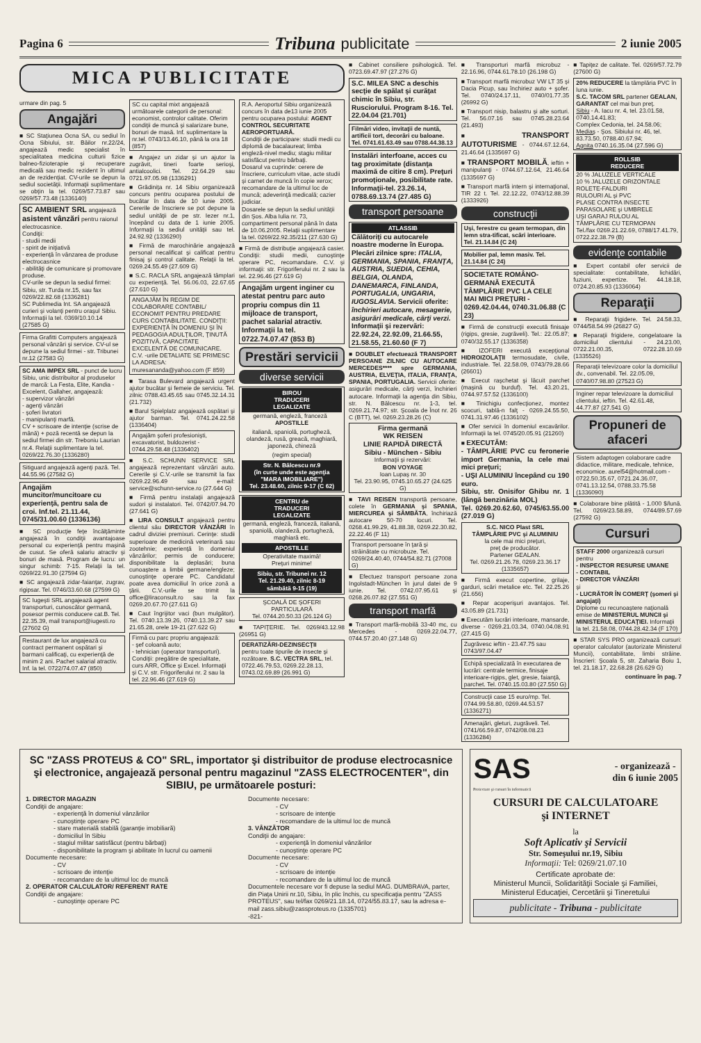Pagina 6 Tribuna publicitate 2 iunie 2005
MICA PUBLICITATE
urmare din pag. 5
Angajări
■ SC Staţiunea Ocna SA, cu sediul în Ocna Sibiului, str. Băilor nr.22/24, angajează medic specialist în specialitatea medicina culturii fizice balneo-fizioterapie şi recuperare medicală sau medic rezident în ultimul an de rezidenţiat. CV-urile se depun la sediul societăţii. Informaţii suplimentare se obţin la tel. 0269/57.73.87 sau 0269/57.73.48 (1336140)
SC AMBIENT SRL angajează asistent vânzări pentru raionul electrocasnice.
Condiţii:
- studii medii
- spirit de iniţiativă
- experienţă în vânzarea de produse electrocasnice
- abilităţi de comunicare şi promovare produse.
CV-urile se depun la sediul firmei: Sibiu, str. Turda nr.15, sau fax 0269/22.82.68 (1336281)
SC Publimedia Int. SA angajează curieri şi volanţi pentru oraşul Sibiu. Informaţii la tel. 0369/10.10.14 (27585 G)
Firma Grafitti Computers angajează personal vânzări şi service. CV-ul se depune la sediul firmei - str. Tribunei nr.12 (27583 G)
SC AMA IMPEX SRL - punct de lucru Sibiu, unic distribuitor al produselor de marcă: La Festa, Elite, Kandia - Excelent, Gallaher, angajează:
- supervizor vânzări
- agenţi vânzări
- şoferi livratori
- manipulanţi marfă.
CV + scrisoare de intenţie (scrise de mână) + poză recentă se depun la sediul firmei din str. Treboniu Laurian nr.4. Relaţii suplimentare la tel. 0269/22.76.30 (1336280)
Sitiguard angajează agenţi pază. Tel. 44.55.96 (27582 G)
Angajăm muncitor/muncitoare cu experienţă, pentru sala de croi. Inf.tel. 21.11.44, 0745/31.00.60 (1336136)
■ SC producţie feţe încălţăminte angajează în condiţii avantajoase personal cu experienţă pentru maşină de cusut. Se oferă salariu atractiv şi bonuri de masă. Program de lucru: un singur schimb: 7-15. Relaţii la tel. 0269/22.91.30 (27594 G)
■ SC angajează zidar-faianţar, zugrav, rigipsar. Tel. 0746/33.60.68 (27599 G)
SC Iugeşti SRL angajează agent transporturi, cunoscător germană, posesor permis conducere cat.B. Tel. 22.35.39, mail transport@iugesti.ro (27602 G)
Restaurant de lux angajează cu contract permanent ospătari şi barmani calificaţi, cu experienţă de minim 2 ani. Pachet salarial atractiv. Inf. la tel. 0722/74.07.47 (850)
SC cu capital mixt angajează următoarele categorii de personal: economist, controlor calitate. Oferim condiţii de muncă şi salarizare bune, bonuri de masă. Inf. suplimentare la nr.tel. 0743/13.46.10, până la ora 18 (857)
■ Angajez un zidar şi un ajutor la zugrăvit, tineri foarte serioşi, antialcoolici. Tel. 22.64.29 sau 0721.97.05.98 (1336291)
■ Grădiniţa nr. 14 Sibiu organizează concurs pentru ocuparea postului de bucătar în data de 10 iunie 2005. Cererile de înscriere se pot depune la sediul unităţii de pe str. Iezer nr.1, începând cu data de 1 iunie 2005. Informaţii la sediul unităţii sau tel. 24.92.92 (1336290)
■ Firmă de marochinărie angajează personal necalificat şi calificat pentru finisaj şi control calitate. Relaţii la tel. 0269.24.55.49 (27.609 G)
■ S.C. RACLA SRL angajează tâmplari cu experienţă. Tel. 56.06.03, 22.67.65 (27.610 G)
ANGAJĂM ÎN REGIM DE COLABORARE CONTABIL/ ECONOMIT PENTRU PREDARE CURS CONTABILITATE. CONDIŢII: EXPERIENŢĂ ÎN DOMENIU ŞI ÎN PEDAGOGIA ADULŢILOR, ŢINUTĂ POZITIVĂ, CAPACITATE EXCELENTĂ DE COMUNICARE. C.V. -urile DETALIATE SE PRIMESC LA ADRESA: muresananda@yahoo.com (F 859)
■ Tarasa Bulevard angajează urgent ajutor bucătar şi femeie de serviciu. Tel. zilnic 0788.43.45.65 sau 0745.32.14.31 (21.732)
■ Barul Spielplatz angajează ospătari şi ajutor barman. Tel. 0741.24.22.58 (1336404)
Angajăm şoferi profesionişti, excavatorist, buldozerist - 0744.29.58.48 (1336402)
■ S.C. SCHUNN SERVICE SRL angajează reprezentant vânzări auto. Cererile şi C.V.-urile se transmit la fax 0269.22.96.49 sau e-mail: service@schunn-service.ro (27.644 G)
■ Firmă pentru instalaţii angajează sudori şi instalatori. Tel. 0742/07.94.70 (27.641 G)
■ LIRA CONSULT angajează pentru clientul său DIRECTOR VÂNZĂRI în cadrul diviziei premixuri. Cerinţe: studii superioare de medicină veterinară sau zootehnie; experienţă în domeniul vânzărilor; permis de conducere; disponibilitate la deplasări; buna cunoaştere a limbii germane/engleze; cunoştinţe operare PC. Candidatul poate avea domiciliul în orice zonă a ţării. C.V.-urile se trimit la office@liraconsult.ro sau la fax 0269.20.67.70 (27.611 G)
■ Caut îngrijitor vaci (bun mulgător). Tel. 0740.13.39.26, 0740.13.39.27 sau 21.65.28, orele 19-21 (27.622 G)
Firmă cu parc propriu angajează:
- şef coloană auto;
- tehnician (operator transporturi).
Condiţii: pregătire de specialitate, curs ARR, Office şi Excel. Informaţii şi C.V. str. Frigoriferului nr. 2 sau la tel. 22.96.46 (27.619 G)
R.A. Aeroportul Sibiu organizează concurs în data de13 iunie 2005 pentru ocuparea postului: AGENT CONTROL SECURITATE AEROPORTUARĂ.
Condiţii de participare: studii medii cu diplomă de bacalaureat; limba engleză-nivel mediu; stagiu militar satisfăcut pentru bărbaţi.
Dosarul va cuprinde: cerere de înscriere, curriculum vitae, acte studii şi carnet de muncă în copie xerox; recomandare de la ultimul loc de muncă; adeverinţă medicală; cazier judiciar.
Dosarele se depun la sediul unităţii din Şos. Alba Iulia nr. 73, compartiment personal până în data de 10.06.2005. Relaţii suplimentare la tel. 0269/22.92.35/211 (27.630 G)
■ Firmă de distribuţie angajează casier. Condiţii: studii medii, cunoştinţe operare PC, recomandare. C.V. şi informaţii: str. Frigoriferului nr. 2 sau la tel. 22.96.46 (27.619 G)
Angajăm urgent inginer cu atestat pentru parc auto propriu compus din 11 mijloace de transport, pachet salarial atractiv. Informaţii la tel. 0722.74.07.47 (853 B)
Prestări servicii
diverse servicii
BIROU
TRADUCERI
LEGALIZATE
germană, engleză, franceză APOSTILLE
italiană, spaniolă, portugheză, olandeză, rusă, greacă, maghiară, japoneză, chineză
(regim special)
Str. N. Bălcescu nr.9
(în curte unde este agenţia "MARA IMOBILIARE")
Tel. 23.48.60, zilnic 9-17 (C 62)
CENTRU de
TRADUCERI
LEGALIZATE
germană, engleză, franceză, italiană, spaniolă, olandeză, portugheză, maghiară etc.
APOSTILLE
Operativitate maximă!
Preţuri minime!
Sibiu, str. Tribunei nr. 12
Tel. 21.29.40, zilnic 8-19
sâmbătă 9-15 (19)
ŞCOALĂ DE ŞOFERI
PARTICULARĂ
Tel. 0744.20.50.33 (26.124 G)
■ TAPIŢERIE. Tel. 0269/43.12.98 (26951 G)
DERATIZĂRI-DEZINSECŢII
pentru toate tipurile de insecte şi rozătoare. S.C. VECTRA SRL, tel. 0722.46.79.53, 0269.22.28.13, 0743.02.69.89 (26.991 G)
■ Cabinet consiliere psihologică. Tel. 0723.69.47.97 (27.276 G)
S.C. MILEA SNC a deschis secţie de spălat şi curăţat chimic în Sibiu, str. Rusciorului. Program 8-16. Tel. 22.04.04 (21.701)
Filmări video, invitaţii de nuntă, artificii tort, decorări cu baloane. Tel. 0741.61.63.49 sau 0788.44.38.13
Instalări interfoane, acces cu tag proximitate (distanţa maximă de citire 8 cm). Preţuri promoţionale, posibilitate rate. Informaţii-tel. 23.26.14, 0788.69.13.74 (27.485 G)
transport persoane
ATLASSIB
Călătoriţi cu autocarele noastre moderne în Europa. Plecări zilnice spre: ITALIA, GERMANIA, SPANIA, FRANŢA, AUSTRIA, SUEDIA, CEHIA, BELGIA, OLANDA, DANEMARCA, FINLANDA, PORTUGALIA, UNGARIA, IUGOSLAVIA. Servicii oferite: închirieri autocare, mesagerie, asigurări medicale, cărţi verzi. Informaţii şi rezervări: 22.92.24, 22.92.09, 21.66.55, 21.58.55, 21.60.60 (F 7)
■ DOUBLET efectuează TRANSPORT PERSOANE ZILNIC CU AUTOCARE MERCEDES**** spre GERMANIA, AUSTRIA, ELVEŢIA, ITALIA, FRANŢA, SPANIA, PORTUGALIA. Servicii oferite: asigurări medicale, cărţi verzi, închirieri autocare. Informaţii la agenţia din Sibiu, str. N. Bălcescu nr. 1-3, tel. 0269.21.74.97; str. Şcoala de Înot nr. 26 C (BTT), tel. 0269.23.28.26 (C)
Firma germană
WK REISEN
LINIE RAPIDĂ DIRECTĂ
Sibiu - München - Sibiu
Informaţii şi rezervări:
BON VOYAGE
Ioan Lupaş nr. 30
Tel. 23.90.95, 0745.10.65.27 (24.625 G)
■ TAVI REISEN transportă persoane, colete în GERMANIA şi SPANIA, MIERCUREA şi SÂMBĂTA, închiriază autocare 50-70 locuri. Tel. 0268.41.99.29, 41.88.38, 0269.22.30.82, 22.22.46 (F 11)
Transport persoane în ţară şi străinătate cu microbuze. Tel. 0269/24.40.40, 0744/54.82.71 (27008 G)
■ Efectuez transport persoane zona Ingolstadt-München în jurul datei de 9 iunie. Tel. 0742.07.95.61 şi 0268.26.07.82 (27.551 G)
transport marfă
■ Transport marfă-mobilă 33-40 mc, cu Mercedes - 0269.22.04.77, 0744.57.20.40 (27.148 G)
■ Transporturi marfă microbuz - 22.16.96, 0744.61.78.10 (26.198 G)
■ Transport marfă microbuz VW LT 35 şi Dacia Picup, sau închiriez auto + şofer. Tel. 0740/24.17.11, 0740/01.77.35 (26992 G)
■ Transport nisip, balastru şi alte sorturi. Tel. 56.07.16 sau 0745.28.23.64 (21.493)
■ TRANSPORT AUTOTURISME - 0744.67.12.64, 21.46.64 (1335697 G)
■ TRANSPORT MOBILĂ, ieftin + manipulanţi - 0744.67.12.64, 21.46.64 (1335697 G)
■ Transport marfă intern şi internaţional, TIR 22 t. Tel. 22.12.22, 0743/12.88.39 (1333926)
construcţii
Uşi, ferestre cu geam termopan, din lemn stra-tificat, scări interioare. Tel. 21.14.84 (C 24)
Mobilier pal, lemn masiv. Tel. 21.14.84 (C 24)
SOCIETATE ROMÂNO-GERMANĂ EXECUTĂ TÂMPLĂRIE PVC LA CELE MAI MICI PREŢURI - 0269.42.04.44, 0740.31.06.88 (C 23)
■ Firmă de construcţii execută finisaje (rigips, gresie, zugrăveli). Tel.: 22.05.87; 0740/32.55.17 (1336358)
■ IZOFERI execută excepţional HIDROIZOLAŢII termosudate, civile, industriale. Tel. 22.58.09, 0743/79.28.66 (26601)
■ Execut raşchetat şi lăcuit parchet (maşină cu burduf). Tel. 43.20.21, 0744.97.57.52 (1336100)
■ Tinichigiu confecţionez, montez scocuri, tablă-n falţ - 0269.24.55.50, 0741.31.97.46 (1336102)
■ Ofer servicii în domeniul excavărilor. Informaţii la tel. 0745/20.05.91 (21260)
■ EXECUTĂM:
- TÂMPLĂRIE PVC cu feronerie import Germania, la cele mai mici preţuri;
- UŞI ALUMINIU începând cu 190 euro.
Sibiu, str. Onisifor Ghibu nr. 1 (lângă benzinăria MOL)
Tel. 0269.20.62.60, 0745/63.55.00 (27.019 G)
S.C. NICO Plast SRL
TÂMPLĂRIE PVC şi ALUMINIU
la cele mai mici preţuri,
preţ de producător.
Partener GEALAN.
Tel. 0269.21.26.78, 0269.23.36.17 (1335657)
■ Firmă execut copertine, grilaje, garduri, scări metalice etc. Tel. 22.25.26 (21.656)
■ Repar acoperişuri avantajos. Tel. 43.05.89 (21.731)
■ Executăm lucrări interioare, mansarde, diverse - 0269.21.03.34, 0740.04.08.91 (27.415 G)
Zugrăvesc ieftin - 23.47.75 sau 0743/97.04.47
Echipă specializată în executarea de lucrări: centrale termice, finisaje interioare-rigips, glet, gresie, faianţă, parchet. Tel. 0740.15.03.80 (27.550 G)
Construcţii case 15 euro/mp. Tel. 0744.99.58.80, 0269.44.53.57 (1336271)
Amenajări, gleturi, zugrăveli. Tel. 0741/66.59.87, 0742/08.08.23 (1336284)
■ Tapiţez de calitate. Tel. 0269/57.72.79 (27600 G)
20% REDUCERE la tâmplăria PVC în luna iunie.
S.C. TACOM SRL partener GEALAN, GARANTAT cel mai bun preţ.
Sibiu - A. Iacu nr. 4, tel. 23.01.58, 0740.14.41.83;
Complex Cedonia, tel. 24.58.06;
Mediaş - Şos. Sibiului nr. 46, tel. 83.73.50, 0788.40.67.94;
Agnita 0740.16.35.04 (27.596 G)
ROLLSIB
REDUCERE
20 % JALUZELE VERTICALE
10 % JALUZELE ORIZONTALE
ROLETE-FALDURI
RULOURI AL şi PVC
PLASE CONTRA INSECTE
PARASOLARE şi UMBRELE
UŞI GARAJ RULOU AL
TÂMPLĂRIE CU TERMOPAN
Tel./fax 0269.21.22.69, 0788/17.41.79, 0722.22.38.79 (B)
evidenţe contabile
■ Expert contabil ofer servicii de specialitate: contabilitate, lichidări, fuziuni, expertize. Tel. 44.18.18, 0724.20.85.93 (1336064)
Reparaţii
■ Reparaţii frigidere. Tel. 24.58.33, 0744/58.54.99 (26827 G)
■ Reparaţii frigidere, congelatoare la domiciliul clientului - 24.23.00, 0722.21.00.35, 0722.28.10.69 (1335526)
Reparaţii televizoare color la domiciliul dv., convenabil. Tel. 22.05.09, 0740/07.98.80 (27523 G)
Inginer repar televizoare la domiciliul clientului, ieftin. Tel. 42.61.48, 44.77.87 (27.541 G)
Propuneri de afaceri
Sistem adaptogen colaborare cadre didactice, militare, medicale, tehnice, economice. aurel54@hotmail.com - 0722.50.35.67, 0721.24.36.07, 0741.13.12.54, 0788.33.75.58 (1336090)
■ Colaborare bine plătită - 1.000 $/lună. Tel. 0269/23.58.89, 0744/89.57.69 (27592 G)
Cursuri
STAFF 2000 organizează cursuri pentru
- INSPECTOR RESURSE UMANE
- CONTABIL
- DIRECTOR VÂNZĂRI
şi
- LUCRĂTOR ÎN COMERŢ (şomeri şi angajaţi)
Diplome cu recunoaştere naţională emise de MINISTERUL MUNCII şi MINISTERUL EDUCAŢIEI. Informaţii la tel. 21.58.08, 0744.28.42.34 (F 170)
■ STAR SYS PRO organizează cursuri: operator calculator (autorizate Ministerul Muncii), contabilitate, limbi străine. Înscrieri: Şcoala 5, str. Zaharia Boiu 1, tel. 21.18.17, 22.68.28 (26.629 G)
continuare în pag. 7
SC "ZASS PROTEUS & CO" SRL, importator şi distribuitor de produse electrocasnice şi electronice, angajează personal pentru magazinul "ZASS ELECTROCENTER", din SIBIU, pe următoarele posturi:
1. DIRECTOR MAGAZIN
Condiţii de angajare:
- experienţă în domeniul vânzărilor
- cunoştinţe operare PC
- stare materială stabilă (garanţie imobiliară)
- domiciliul în Sibiu
- stagiul militar satisfăcut (pentru bărbaţi)
- disponibilitate la program şi abilitate în lucrul cu oamenii
Documente necesare:
- CV
- scrisoare de intenţie
- recomandare de la ultimul loc de muncă
2. OPERATOR CALCULATOR/ REFERENT RATE
Condiţii de angajare:
- cunoştinţe operare PC
Documente necesare:
- CV
- scrisoare de intenţie
- recomandare de la ultimul loc de muncă
3. VÂNZĂTOR
Condiţii de angajare:
- experienţă în domeniul vânzărilor
- cunoştinţe operare PC
Documente necesare:
- CV
- scrisoare de intenţie
- recomandare de la ultimul loc de muncă
Documentele necesare vor fi depuse la sediul MAG. DUMBRAVA, parter, din Piaţa Unirii nr.10, Sibiu, în plic închis, cu specificaţia pentru "ZASS PROTEUS", sau tel/fax 0269/21.18.14, 0724/55.83.17, sau la adresa e-mail zass.sibiu@zassproteus.ro (1335701)
-821-
SAS
Proiectare şi cursuri în informatică
- organizează -
din 6 iunie 2005
CURSURI DE CALCULATOARE
şi INTERNET
la
Soft Aplicativ şi Servicii
Str. Someşului nr.19, Sibiu
Informaţii: Tel: 0269/21.07.10
Certificate aprobate de:
Ministerul Muncii, Solidarităţii Sociale şi Familiei,
Ministerul Educaţiei, Cercetării şi Tineretului
publicitate - Tribuna - publicitate